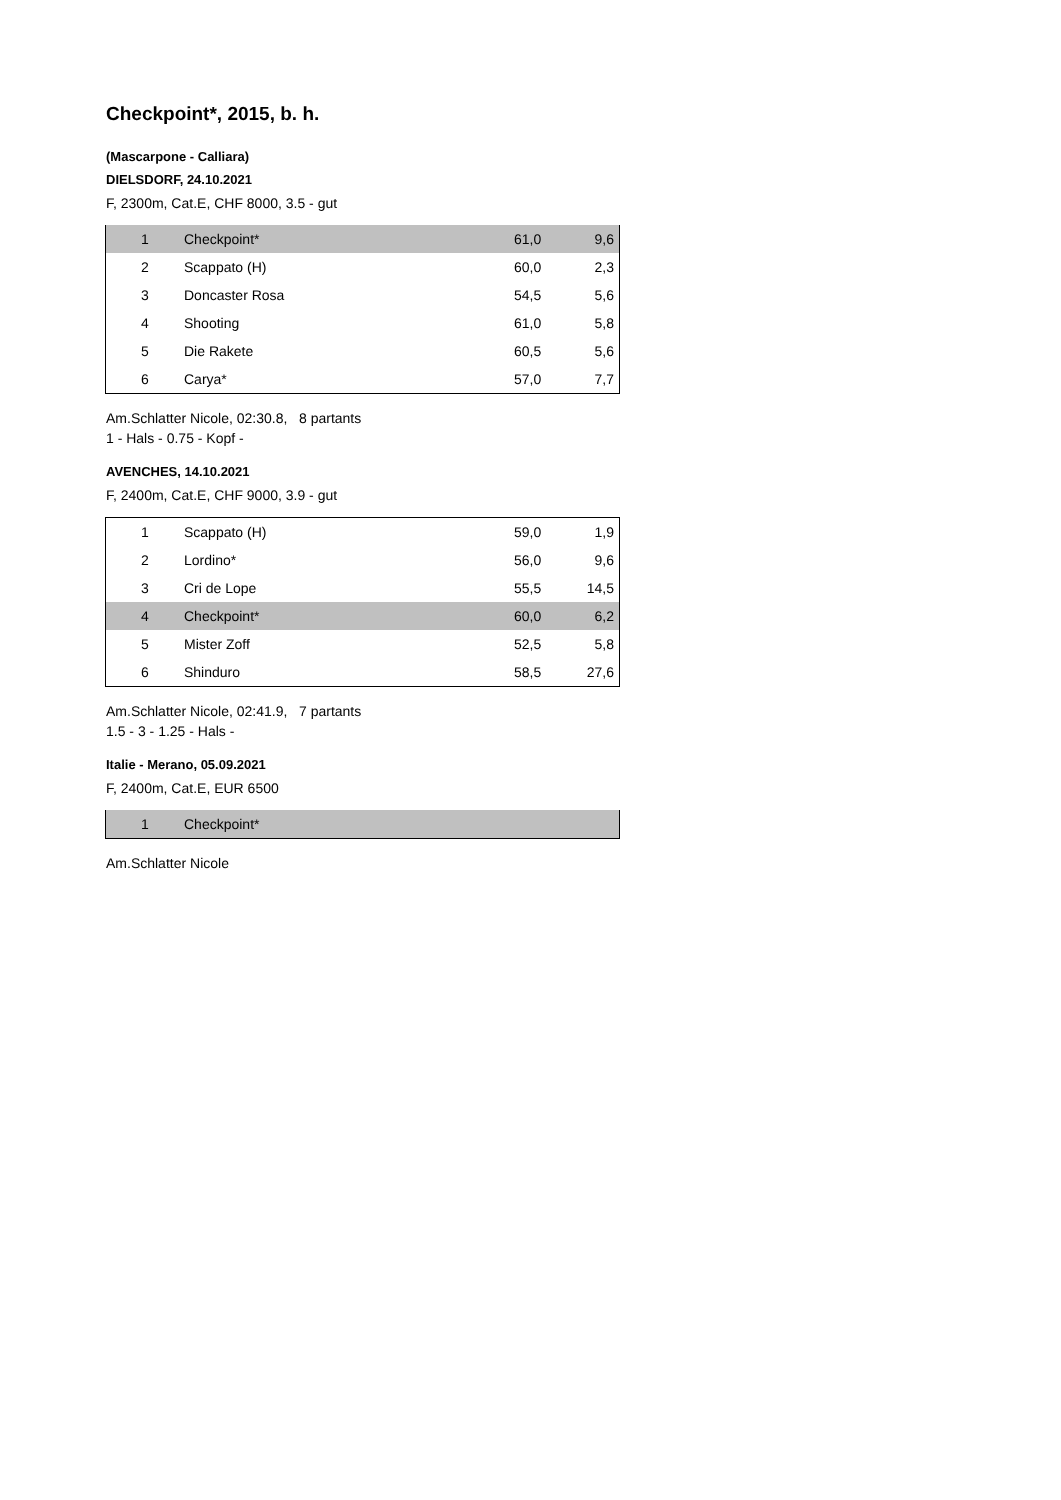Checkpoint*, 2015, b. h.
(Mascarpone - Calliara)
DIELSDORF, 24.10.2021
F, 2300m, Cat.E, CHF 8000, 3.5 - gut
| 1 | Checkpoint* | 61,0 | 9,6 |
| 2 | Scappato (H) | 60,0 | 2,3 |
| 3 | Doncaster Rosa | 54,5 | 5,6 |
| 4 | Shooting | 61,0 | 5,8 |
| 5 | Die Rakete | 60,5 | 5,6 |
| 6 | Carya* | 57,0 | 7,7 |
Am.Schlatter Nicole, 02:30.8, 8 partants
1 - Hals - 0.75 - Kopf -
AVENCHES, 14.10.2021
F, 2400m, Cat.E, CHF 9000, 3.9 - gut
| 1 | Scappato (H) | 59,0 | 1,9 |
| 2 | Lordino* | 56,0 | 9,6 |
| 3 | Cri de Lope | 55,5 | 14,5 |
| 4 | Checkpoint* | 60,0 | 6,2 |
| 5 | Mister Zoff | 52,5 | 5,8 |
| 6 | Shinduro | 58,5 | 27,6 |
Am.Schlatter Nicole, 02:41.9, 7 partants
1.5 - 3 - 1.25 - Hals -
Italie - Merano, 05.09.2021
F, 2400m, Cat.E, EUR 6500
| 1 | Checkpoint* | | |
Am.Schlatter Nicole